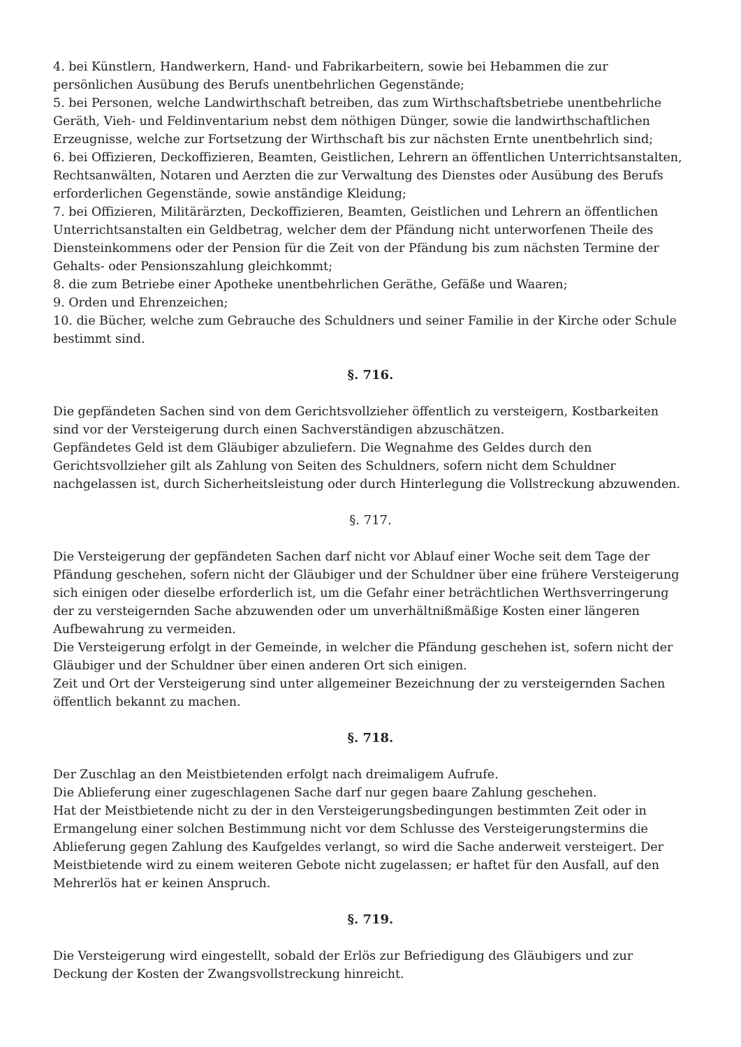4. bei Künstlern, Handwerkern, Hand- und Fabrikarbeitern, sowie bei Hebammen die zur persönlichen Ausübung des Berufs unentbehrlichen Gegenstände;
5. bei Personen, welche Landwirthschaft betreiben, das zum Wirthschaftsbetriebe unentbehrliche Geräth, Vieh- und Feldinventarium nebst dem nöthigen Dünger, sowie die landwirthschaftlichen Erzeugnisse, welche zur Fortsetzung der Wirthschaft bis zur nächsten Ernte unentbehrlich sind;
6. bei Offizieren, Deckoffizieren, Beamten, Geistlichen, Lehrern an öffentlichen Unterrichtsanstalten, Rechtsanwälten, Notaren und Aerzten die zur Verwaltung des Dienstes oder Ausübung des Berufs erforderlichen Gegenstände, sowie anständige Kleidung;
7. bei Offizieren, Militärärzten, Deckoffizieren, Beamten, Geistlichen und Lehrern an öffentlichen Unterrichtsanstalten ein Geldbetrag, welcher dem der Pfändung nicht unterworfenen Theile des Diensteinkommens oder der Pension für die Zeit von der Pfändung bis zum nächsten Termine der Gehalts- oder Pensionszahlung gleichkommt;
8. die zum Betriebe einer Apotheke unentbehrlichen Geräthe, Gefäße und Waaren;
9. Orden und Ehrenzeichen;
10. die Bücher, welche zum Gebrauche des Schuldners und seiner Familie in der Kirche oder Schule bestimmt sind.
§. 716.
Die gepfändeten Sachen sind von dem Gerichtsvollzieher öffentlich zu versteigern, Kostbarkeiten sind vor der Versteigerung durch einen Sachverständigen abzuschätzen.
Gepfändetes Geld ist dem Gläubiger abzuliefern. Die Wegnahme des Geldes durch den Gerichtsvollzieher gilt als Zahlung von Seiten des Schuldners, sofern nicht dem Schuldner nachgelassen ist, durch Sicherheitsleistung oder durch Hinterlegung die Vollstreckung abzuwenden.
§. 717.
Die Versteigerung der gepfändeten Sachen darf nicht vor Ablauf einer Woche seit dem Tage der Pfändung geschehen, sofern nicht der Gläubiger und der Schuldner über eine frühere Versteigerung sich einigen oder dieselbe erforderlich ist, um die Gefahr einer beträchtlichen Werthsverringerung der zu versteigernden Sache abzuwenden oder um unverhältnißmäßige Kosten einer längeren Aufbewahrung zu vermeiden.
Die Versteigerung erfolgt in der Gemeinde, in welcher die Pfändung geschehen ist, sofern nicht der Gläubiger und der Schuldner über einen anderen Ort sich einigen.
Zeit und Ort der Versteigerung sind unter allgemeiner Bezeichnung der zu versteigernden Sachen öffentlich bekannt zu machen.
§. 718.
Der Zuschlag an den Meistbietenden erfolgt nach dreimaligem Aufrufe.
Die Ablieferung einer zugeschlagenen Sache darf nur gegen baare Zahlung geschehen.
Hat der Meistbietende nicht zu der in den Versteigerungsbedingungen bestimmten Zeit oder in Ermangelung einer solchen Bestimmung nicht vor dem Schlusse des Versteigerungstermins die Ablieferung gegen Zahlung des Kaufgeldes verlangt, so wird die Sache anderweit versteigert. Der Meistbietende wird zu einem weiteren Gebote nicht zugelassen; er haftet für den Ausfall, auf den Mehrerlös hat er keinen Anspruch.
§. 719.
Die Versteigerung wird eingestellt, sobald der Erlös zur Befriedigung des Gläubigers und zur Deckung der Kosten der Zwangsvollstreckung hinreicht.